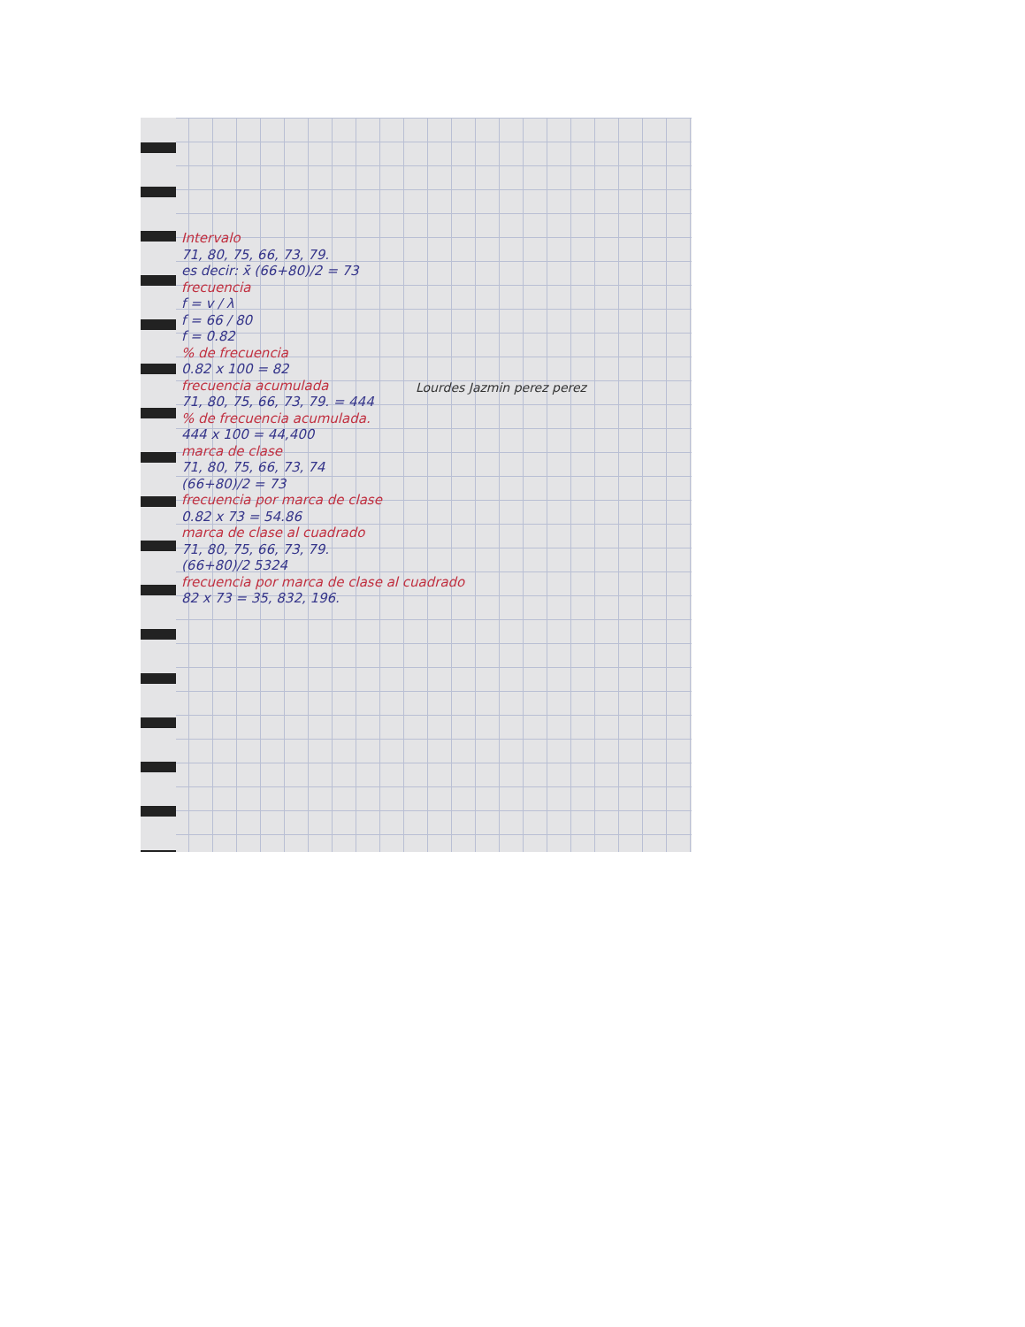Intervalo
71, 80, 75, 66, 73, 79.
es decir: x̄ (66+80)/2 = 73
frecuencia
f = v / λ
f = 66 / 80
f = 0.82
% de frecuencia
0.82 x 100 = 82
frecuencia acumulada
71, 80, 75, 66, 73, 79. = 444
% de frecuencia acumulada.
444 x 100 = 44,400
marca de clase
71, 80, 75, 66, 73, 74
(66+80)/2 = 73
frecuencia por marca de clase
0.82 x 73 = 54.86
marca de clase al cuadrado
71, 80, 75, 66, 73, 79.
(66+80)/2 5324
frecuencia por marca de clase al cuadrado
82 x 73 = 35, 832, 196.
Lourdes Jazmin perez perez